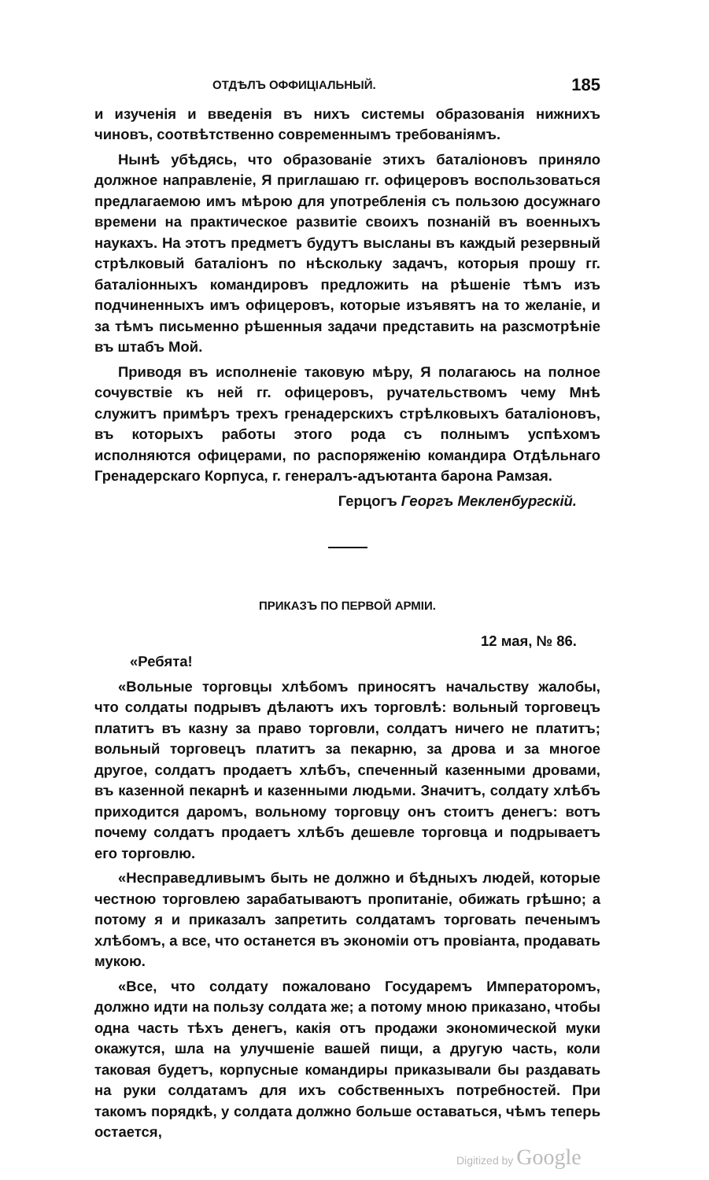ОТДѢЛЪ ОФФИЦІАЛЬНЫЙ. 185
и изученія и введенія въ нихъ системы образованія нижнихъ чиновъ, соотвѣтственно современнымъ требованіямъ.
Нынѣ убѣдясь, что образованіе этихъ баталіоновъ приняло должное направленіе, Я приглашаю гг. офицеровъ воспользоваться предлагаемою имъ мѣрою для употребленія съ пользою досужнаго времени на практическое развитіе своихъ познаній въ военныхъ наукахъ. На этотъ предметъ будутъ высланы въ каждый резервный стрѣлковый баталіонъ по нѣскольку задачъ, которыя прошу гг. баталіонныхъ командировъ предложить на рѣшеніе тѣмъ изъ подчиненныхъ имъ офицеровъ, которые изъявятъ на то желаніе, и за тѣмъ письменно рѣшенныя задачи представить на разсмотрѣніе въ штабъ Мой.
Приводя въ исполненіе таковую мѣру, Я полагаюсь на полное сочувствіе къ ней гг. офицеровъ, ручательствомъ чему Мнѣ служитъ примѣръ трехъ гренадерскихъ стрѣлковыхъ баталіоновъ, въ которыхъ работы этого рода съ полнымъ успѣхомъ исполняются офицерами, по распоряженію командира Отдѣльнаго Гренадерскаго Корпуса, г. генералъ-адъютанта барона Рамзая.
Герцогъ Георгъ Мекленбургскій.
ПРИКАЗЪ ПО ПЕРВОЙ АРМІИ.
12 мая, № 86.
«Ребята!
«Вольные торговцы хлѣбомъ приносятъ начальству жалобы, что солдаты подрывъ дѣлаютъ ихъ торговлѣ: вольный торговецъ платитъ въ казну за право торговли, солдатъ ничего не платитъ; вольный торговецъ платитъ за пекарню, за дрова и за многое другое, солдатъ продаетъ хлѣбъ, спеченный казенными дровами, въ казенной пекарнѣ и казенными людьми. Значитъ, солдату хлѣбъ приходится даромъ, вольному торговцу онъ стоитъ денегъ: вотъ почему солдатъ продаетъ хлѣбъ дешевле торговца и подрываетъ его торговлю.
«Несправедливымъ быть не должно и бѣдныхъ людей, которые честною торговлею зарабатываютъ пропитаніе, обижать грѣшно; а потому я и приказалъ запретить солдатамъ торговать печенымъ хлѣбомъ, а все, что останется въ экономіи отъ провіанта, продавать мукою.
«Все, что солдату пожаловано Государемъ Императоромъ, должно идти на пользу солдата же; а потому мною приказано, чтобы одна часть тѣхъ денегъ, какія отъ продажи экономической муки окажутся, шла на улучшеніе вашей пищи, а другую часть, коли таковая будетъ, корпусные командиры приказывали бы раздавать на руки солдатамъ для ихъ собственныхъ потребностей. При такомъ порядкѣ, у солдата должно больше оставаться, чѣмъ теперь остается,
Digitized by Google